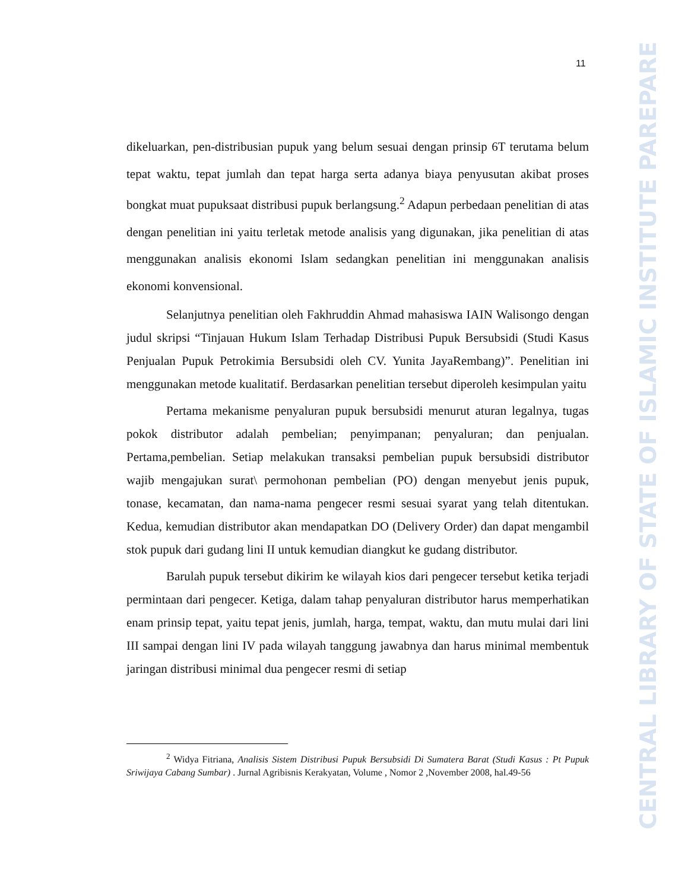CENTRAL LIBRARY OF STATE OF ISLAMIC INSTITUTE PAREPARE
11
dikeluarkan, pen-distribusian pupuk yang belum sesuai dengan prinsip 6T terutama belum tepat waktu, tepat jumlah dan tepat harga serta adanya biaya penyusutan akibat proses bongkat muat pupuksaat distribusi pupuk berlangsung.<sup>2</sup> Adapun perbedaan penelitian di atas dengan penelitian ini yaitu terletak metode analisis yang digunakan, jika penelitian di atas menggunakan analisis ekonomi Islam sedangkan penelitian ini menggunakan analisis ekonomi konvensional.
Selanjutnya penelitian oleh Fakhruddin Ahmad mahasiswa IAIN Walisongo dengan judul skripsi “Tinjauan Hukum Islam Terhadap Distribusi Pupuk Bersubsidi (Studi Kasus Penjualan Pupuk Petrokimia Bersubsidi oleh CV. Yunita JayaRembang)”. Penelitian ini menggunakan metode kualitatif. Berdasarkan penelitian tersebut diperoleh kesimpulan yaitu
Pertama mekanisme penyaluran pupuk bersubsidi menurut aturan legalnya, tugas pokok distributor adalah pembelian; penyimpanan; penyaluran; dan penjualan. Pertama,pembelian. Setiap melakukan transaksi pembelian pupuk bersubsidi distributor wajib mengajukan surat\ permohonan pembelian (PO) dengan menyebut jenis pupuk, tonase, kecamatan, dan nama-nama pengecer resmi sesuai syarat yang telah ditentukan. Kedua, kemudian distributor akan mendapatkan DO (Delivery Order) dan dapat mengambil stok pupuk dari gudang lini II untuk kemudian diangkut ke gudang distributor.
Barulah pupuk tersebut dikirim ke wilayah kios dari pengecer tersebut ketika terjadi permintaan dari pengecer. Ketiga, dalam tahap penyaluran distributor harus memperhatikan enam prinsip tepat, yaitu tepat jenis, jumlah, harga, tempat, waktu, dan mutu mulai dari lini III sampai dengan lini IV pada wilayah tanggung jawabnya dan harus minimal membentuk jaringan distribusi minimal dua pengecer resmi di setiap
<sup>2</sup> Widya Fitriana, Analisis Sistem Distribusi Pupuk Bersubsidi Di Sumatera Barat (Studi Kasus : Pt Pupuk Sriwijaya Cabang Sumbar) . Jurnal Agribisnis Kerakyatan, Volume , Nomor 2 ,November 2008, hal.49-56